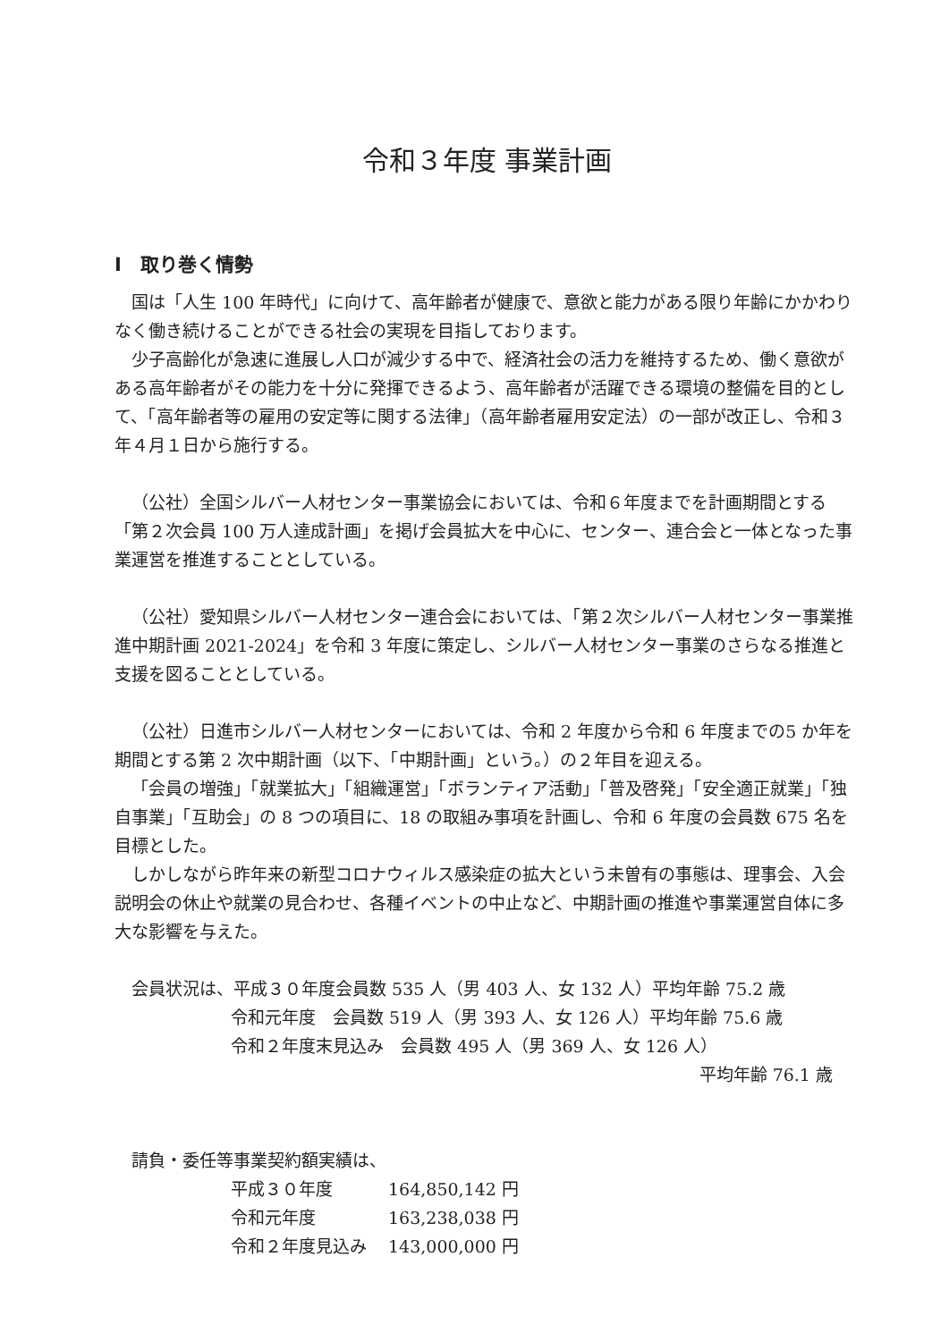令和３年度 事業計画
Ⅰ　取り巻く情勢
国は「人生 100 年時代」に向けて、高年齢者が健康で、意欲と能力がある限り年齢にかかわりなく働き続けることができる社会の実現を目指しております。
少子高齢化が急速に進展し人口が減少する中で、経済社会の活力を維持するため、働く意欲がある高年齢者がその能力を十分に発揮できるよう、高年齢者が活躍できる環境の整備を目的として、「高年齢者等の雇用の安定等に関する法律」（高年齢者雇用安定法）の一部が改正し、令和３年４月１日から施行する。
（公社）全国シルバー人材センター事業協会においては、令和６年度までを計画期間とする「第２次会員 100 万人達成計画」を掲げ会員拡大を中心に、センター、連合会と一体となった事業運営を推進することとしている。
（公社）愛知県シルバー人材センター連合会においては、「第２次シルバー人材センター事業推進中期計画 2021-2024」を令和 3 年度に策定し、シルバー人材センター事業のさらなる推進と支援を図ることとしている。
（公社）日進市シルバー人材センターにおいては、令和 2 年度から令和 6 年度までの5 か年を期間とする第 2 次中期計画（以下、「中期計画」という。）の２年目を迎える。
「会員の増強」「就業拡大」「組織運営」「ボランティア活動」「普及啓発」「安全適正就業」「独自事業」「互助会」の 8 つの項目に、18 の取組み事項を計画し、令和 6 年度の会員数 675 名を目標とした。
しかしながら昨年来の新型コロナウィルス感染症の拡大という未曽有の事態は、理事会、入会説明会の休止や就業の見合わせ、各種イベントの中止など、中期計画の推進や事業運営自体に多大な影響を与えた。
会員状況は、平成３０年度会員数 535 人（男 403 人、女 132 人）平均年齢 75.2 歳
令和元年度　会員数 519 人（男 393 人、女 126 人）平均年齢 75.6 歳
令和２年度末見込み　会員数 495 人（男 369 人、女 126 人）
平均年齢 76.1 歳
請負・委任等事業契約額実績は、
| 平成３０年度 | 164,850,142 円 |
| 令和元年度 | 163,238,038 円 |
| 令和２年度見込み | 143,000,000 円 |